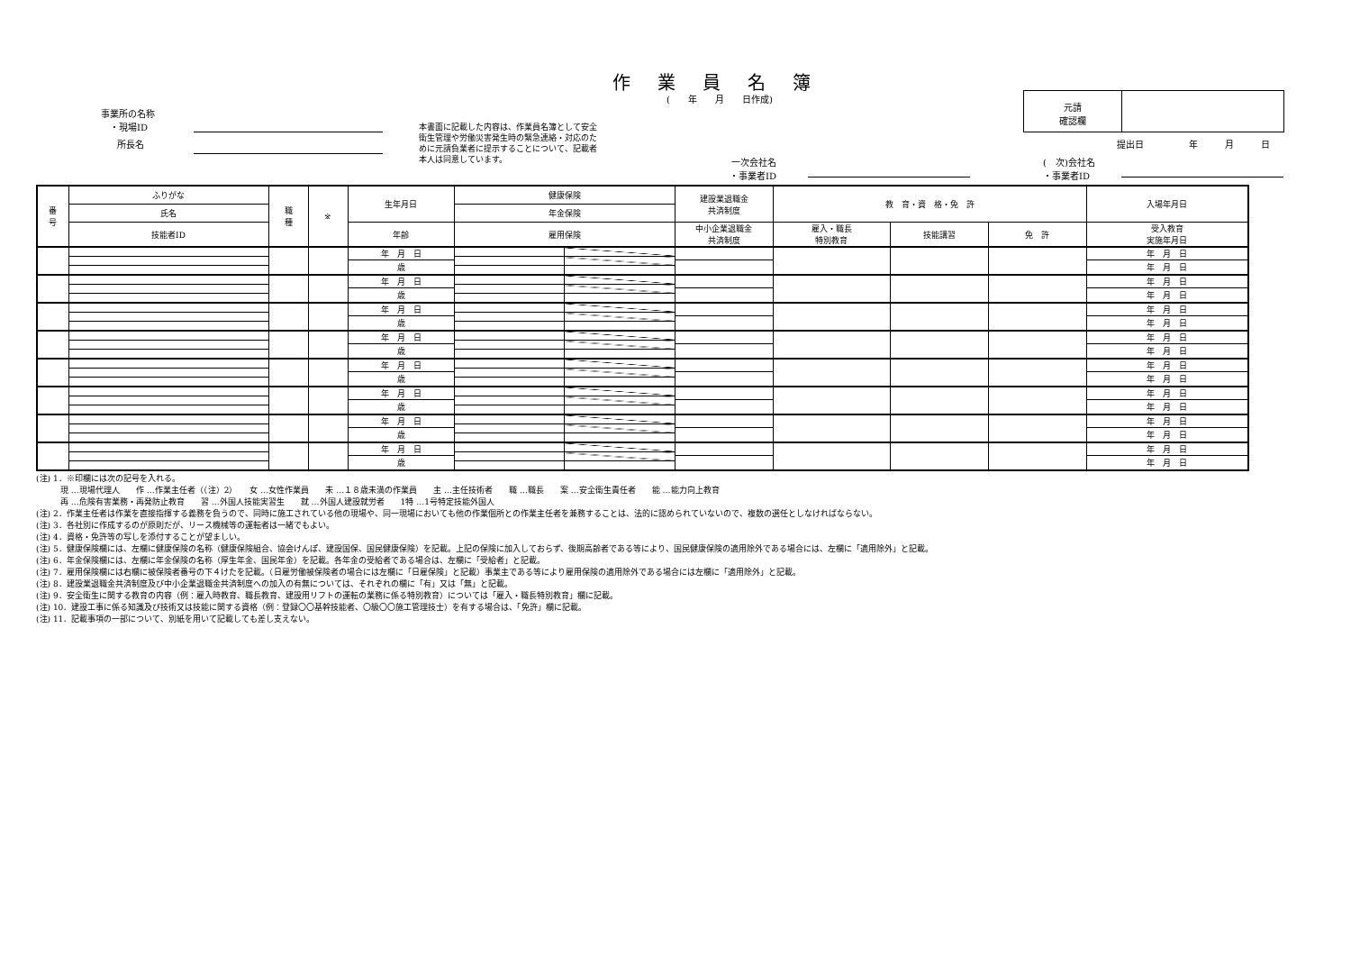作業員名簿
(　　年　　月　　日作成)
元請
確認欄
提出日　　　　　年　　　月　　　日
事業所の名称
　・現場ID
所長名
本書面に記載した内容は、作業員名簿として安全衛生管理や労働災害発生時の緊急連絡・対応のために元請負業者に提示することについて、記載者本人は同意しています。
一次会社名
・事業者ID
(　次)会社名
・事業者ID
| 番 号 | ふりがな | 職 種 | ※ | 生年月日 | 健康保険 | | 建設業退職金 共済制度 | 教 育・資 格・免 許 | | | 入場年月日 |
| --- | --- | --- | --- | --- | --- | --- | --- | --- | --- | --- | --- |
| | 氏名 | | | | 年金保険 | | | | | | |
| | 技能者ID | | | 年齢 | 雇用保険 | | 中小企業退職金 共済制度 | 雇入・職長 特別教育 | 技能講習 | 免 許 | 受入教育 実施年月日 |
| | | | | 年 月 日 | | | | | | | 年 月 日 |
| | | | | 歳 | | | | | | | 年 月 日 |
| | | | | 年 月 日 | | | | | | | 年 月 日 |
| | | | | 歳 | | | | | | | 年 月 日 |
| | | | | 年 月 日 | | | | | | | 年 月 日 |
| | | | | 歳 | | | | | | | 年 月 日 |
| | | | | 年 月 日 | | | | | | | 年 月 日 |
| | | | | 歳 | | | | | | | 年 月 日 |
| | | | | 年 月 日 | | | | | | | 年 月 日 |
| | | | | 歳 | | | | | | | 年 月 日 |
| | | | | 年 月 日 | | | | | | | 年 月 日 |
| | | | | 歳 | | | | | | | 年 月 日 |
| | | | | 年 月 日 | | | | | | | 年 月 日 |
| | | | | 歳 | | | | | | | 年 月 日 |
| | | | | 年 月 日 | | | | | | | 年 月 日 |
| | | | | 歳 | | | | | | | 年 月 日 |
(注) 1．※印欄には次の記号を入れる。
　　　現 …現場代理人　　作 …作業主任者（（注）2）　　女 …女性作業員　　未 …１８歳未満の作業員　　主 …主任技術者　　職 …職長　　案 …安全衛生責任者　　能 …能力向上教育
　　　再 …危険有害業務・再発防止教育　　習 …外国人技能実習生　　就 …外国人建設就労者　　1特 …1号特定技能外国人
(注) 2．作業主任者は作業を直接指揮する義務を負うので、同時に施工されている他の現場や、同一現場においても他の作業個所との作業主任者を兼務することは、法的に認められていないので、複数の選任としなければならない。
(注) 3．各社別に作成するのが原則だが、リース機械等の運転者は一緒でもよい。
(注) 4．資格・免許等の写しを添付することが望ましい。
(注) 5．健康保険欄には、左欄に健康保険の名称（健康保険組合、協会けんぽ、建設国保、国民健康保険）を記載。上記の保険に加入しておらず、後期高齢者である等により、国民健康保険の適用除外である場合には、左欄に「適用除外」と記載。
(注) 6．年金保険欄には、左欄に年金保険の名称（厚生年金、国民年金）を記載。各年金の受給者である場合は、左欄に「受給者」と記載。
(注) 7．雇用保険欄には右欄に被保険者番号の下４けたを記載。（日雇労働被保険者の場合には左欄に「日雇保険」と記載）事業主である等により雇用保険の適用除外である場合には左欄に「適用除外」と記載。
(注) 8．建設業退職金共済制度及び中小企業退職金共済制度への加入の有無については、それぞれの欄に「有」又は「無」と記載。
(注) 9．安全衛生に関する教育の内容（例：雇入時教育、職長教育、建設用リフトの運転の業務に係る特別教育）については「雇入・職長特別教育」欄に記載。
(注) 10．建設工事に係る知識及び技術又は技能に関する資格（例：登録〇〇基幹技能者、〇級〇〇施工管理技士）を有する場合は、「免許」欄に記載。
(注) 11．記載事項の一部について、別紙を用いて記載しても差し支えない。